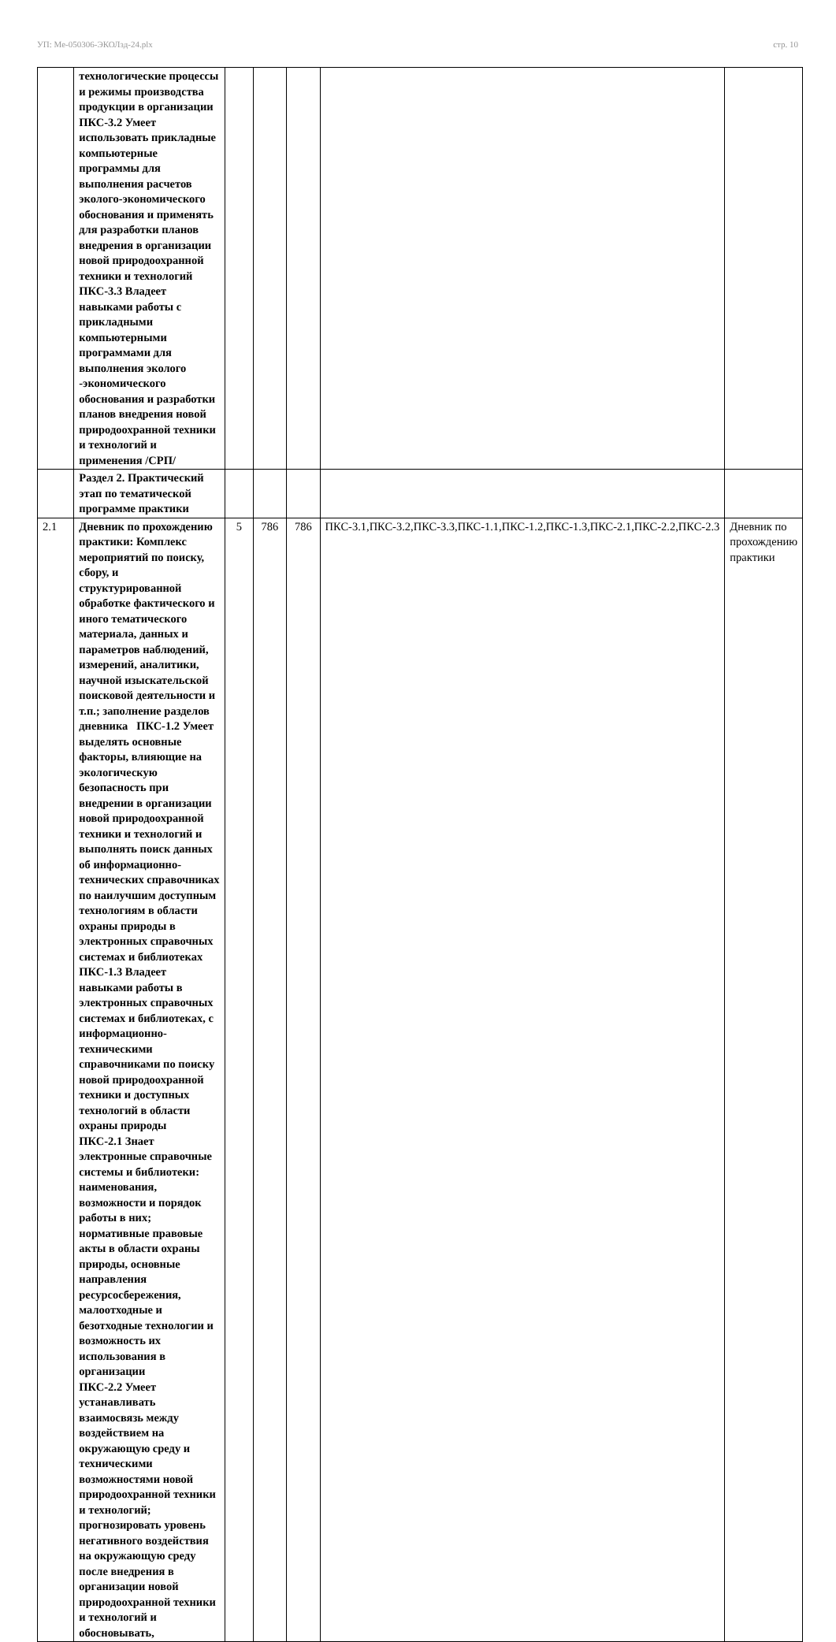УП: Ме-050306-ЭКОЛзд-24.plx стр. 10
| | технологические процессы и режимы производства продукции в организации ПКС-3.2 Умеет использовать прикладные компьютерные программы для выполнения расчетов эколого-экономического обоснования и применять для разработки планов внедрения в организации новой природоохранной техники и технологий ПКС-3.3 Владеет навыками работы с прикладными компьютерными программами для выполнения эколого -экономического обоснования и разработки планов внедрения новой природоохранной техники и технологий и применения /СРП/ | | | | | |
| | Раздел 2. Практический этап по тематической программе практики | | | | | |
| 2.1 | Дневник по прохождению практики: Комплекс мероприятий по поиску, сбору, и структурированной обработке фактического и иного тематического материала, данных и параметров наблюдений, измерений, аналитики, научной изыскательской поисковой деятельности и т.п.; заполнение разделов дневника ПКС-1.2 Умеет выделять основные факторы, влияющие на экологическую безопасность при внедрении в организации новой природоохранной техники и технологий и выполнять поиск данных об информационно-технических справочниках по наилучшим доступным технологиям в области охраны природы в электронных справочных системах и библиотеках ПКС-1.3 Владеет навыками работы в электронных справочных системах и библиотеках, с информационно-техническими справочниками по поиску новой природоохранной техники и доступных технологий в области охраны природы ПКС-2.1 Знает электронные справочные системы и библиотеки: наименования, возможности и порядок работы в них; нормативные правовые акты в области охраны природы, основные направления ресурсосбережения, малоотходные и безотходные технологии и возможность их использования в организации ПКС-2.2 Умеет устанавливать взаимосвязь между воздействием на окружающую среду и техническими возможностями новой природоохранной техники и технологий; прогнозировать уровень негативного воздействия на окружающую среду после внедрения в организации новой природоохранной техники и технологий и обосновывать, | 5 | 786 | 786 | ПКС-3.1,ПКС-3.2,ПКС-3.3,ПКС-1.1,ПКС-1.2,ПКС-1.3,ПКС-2.1,ПКС-2.2,ПКС-2.3 | Дневник по прохождению практики |